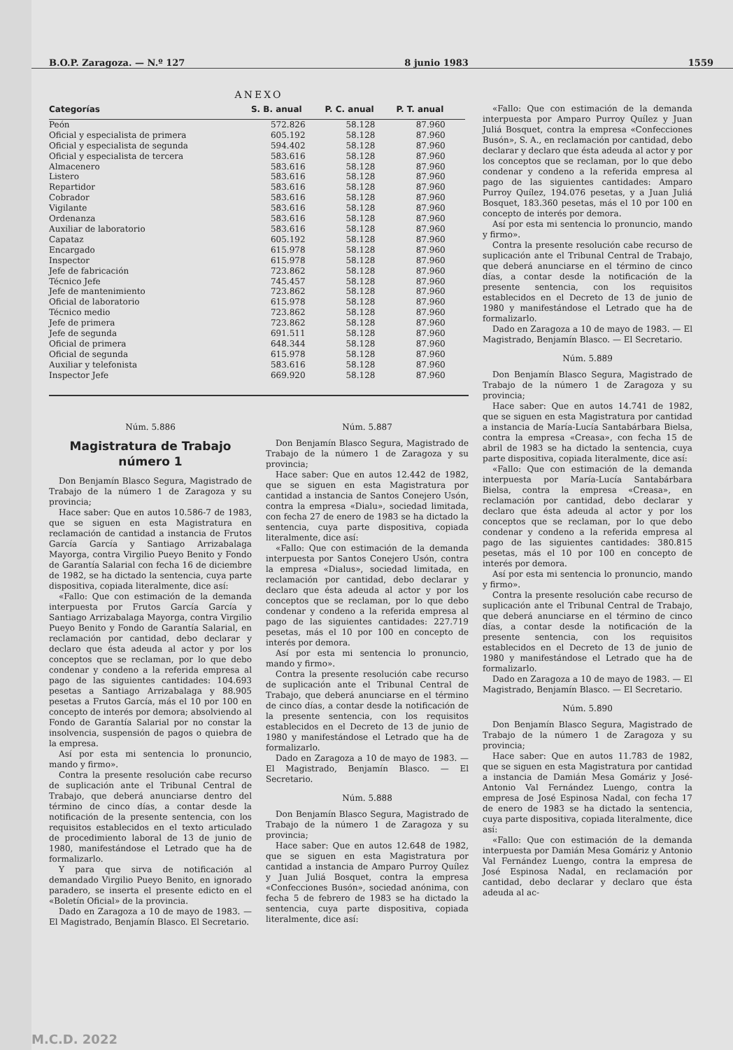B.O.P. Zaragoza. — N.º 127 8 junio 1983 1559
ANEXO
| Categorías | S. B. anual | P. C. anual | P. T. anual |
| --- | --- | --- | --- |
| Peón | 572.826 | 58.128 | 87.960 |
| Oficial y especialista de primera | 605.192 | 58.128 | 87.960 |
| Oficial y especialista de segunda | 594.402 | 58.128 | 87.960 |
| Oficial y especialista de tercera | 583.616 | 58.128 | 87.960 |
| Almacenero | 583.616 | 58.128 | 87.960 |
| Listero | 583.616 | 58.128 | 87.960 |
| Repartidor | 583.616 | 58.128 | 87.960 |
| Cobrador | 583.616 | 58.128 | 87.960 |
| Vigilante | 583.616 | 58.128 | 87.960 |
| Ordenanza | 583.616 | 58.128 | 87.960 |
| Auxiliar de laboratorio | 583.616 | 58.128 | 87.960 |
| Capataz | 605.192 | 58.128 | 87.960 |
| Encargado | 615.978 | 58.128 | 87.960 |
| Inspector | 615.978 | 58.128 | 87.960 |
| Jefe de fabricación | 723.862 | 58.128 | 87.960 |
| Técnico Jefe | 745.457 | 58.128 | 87.960 |
| Jefe de mantenimiento | 723.862 | 58.128 | 87.960 |
| Oficial de laboratorio | 615.978 | 58.128 | 87.960 |
| Técnico medio | 723.862 | 58.128 | 87.960 |
| Jefe de primera | 723.862 | 58.128 | 87.960 |
| Jefe de segunda | 691.511 | 58.128 | 87.960 |
| Oficial de primera | 648.344 | 58.128 | 87.960 |
| Oficial de segunda | 615.978 | 58.128 | 87.960 |
| Auxiliar y telefonista | 583.616 | 58.128 | 87.960 |
| Inspector Jefe | 669.920 | 58.128 | 87.960 |
Núm. 5.886
Magistratura de Trabajo número 1
Don Benjamín Blasco Segura, Magistrado de Trabajo de la número 1 de Zaragoza y su provincia;
Hace saber: Que en autos 10.586-7 de 1983, que se siguen en esta Magistratura en reclamación de cantidad a instancia de Frutos García García y Santiago Arrizabalaga Mayorga, contra Virgilio Pueyo Benito y Fondo de Garantía Salarial con fecha 16 de diciembre de 1982, se ha dictado la sentencia, cuya parte dispositiva, copiada literalmente, dice así:
«Fallo: Que con estimación de la demanda interpuesta por Frutos García García y Santiago Arrizabalaga Mayorga, contra Virgilio Pueyo Benito y Fondo de Garantía Salarial, en reclamación por cantidad, debo declarar y declaro que ésta adeuda al actor y por los conceptos que se reclaman, por lo que debo condenar y condeno a la referida empresa al pago de las siguientes cantidades: 104.693 pesetas a Santiago Arrizabalaga y 88.905 pesetas a Frutos García, más el 10 por 100 en concepto de interés por demora; absolviendo al Fondo de Garantía Salarial por no constar la insolvencia, suspensión de pagos o quiebra de la empresa.
Así por esta mi sentencia lo pronuncio, mando y firmo».
Contra la presente resolución cabe recurso de suplicación ante el Tribunal Central de Trabajo, que deberá anunciarse dentro del término de cinco días, a contar desde la notificación de la presente sentencia, con los requisitos establecidos en el texto articulado de procedimiento laboral de 13 de junio de 1980, manifestándose el Letrado que ha de formalizarlo.
Y para que sirva de notificación al demandado Virgilio Pueyo Benito, en ignorado paradero, se inserta el presente edicto en el «Boletín Oficial» de la provincia.
Dado en Zaragoza a 10 de mayo de 1983. — El Magistrado, Benjamín Blasco. El Secretario.
Núm. 5.887
Don Benjamín Blasco Segura, Magistrado de Trabajo de la número 1 de Zaragoza y su provincia;
Hace saber: Que en autos 12.442 de 1982, que se siguen en esta Magistratura por cantidad a instancia de Santos Conejero Usón, contra la empresa «Dialu», sociedad limitada, con fecha 27 de enero de 1983 se ha dictado la sentencia, cuya parte dispositiva, copiada literalmente, dice así:
«Fallo: Que con estimación de la demanda interpuesta por Santos Conejero Usón, contra la empresa «Dialus», sociedad limitada, en reclamación por cantidad, debo declarar y declaro que ésta adeuda al actor y por los conceptos que se reclaman, por lo que debo condenar y condeno a la referida empresa al pago de las siguientes cantidades: 227.719 pesetas, más el 10 por 100 en concepto de interés por demora.
Así por esta mi sentencia lo pronuncio, mando y firmo».
Contra la presente resolución cabe recurso de suplicación ante el Tribunal Central de Trabajo, que deberá anunciarse en el término de cinco días, a contar desde la notificación de la presente sentencia, con los requisitos establecidos en el Decreto de 13 de junio de 1980 y manifestándose el Letrado que ha de formalizarlo.
Dado en Zaragoza a 10 de mayo de 1983. — El Magistrado, Benjamín Blasco. — El Secretario.
Núm. 5.888
Don Benjamín Blasco Segura, Magistrado de Trabajo de la número 1 de Zaragoza y su provincia;
Hace saber: Que en autos 12.648 de 1982, que se siguen en esta Magistratura por cantidad a instancia de Amparo Purroy Quílez y Juan Juliá Bosquet, contra la empresa «Confecciones Busón», sociedad anónima, con fecha 5 de febrero de 1983 se ha dictado la sentencia, cuya parte dispositiva, copiada literalmente, dice así:
«Fallo: Que con estimación de la demanda interpuesta por Amparo Purroy Quílez y Juan Juliá Bosquet, contra la empresa «Confecciones Busón», S. A., en reclamación por cantidad, debo declarar y declaro que ésta adeuda al actor y por los conceptos que se reclaman, por lo que debo condenar y condeno a la referida empresa al pago de las siguientes cantidades: Amparo Purroy Quílez, 194.076 pesetas, y a Juan Juliá Bosquet, 183.360 pesetas, más el 10 por 100 en concepto de interés por demora.
Así por esta mi sentencia lo pronuncio, mando y firmo».
Contra la presente resolución cabe recurso de suplicación ante el Tribunal Central de Trabajo, que deberá anunciarse en el término de cinco días, a contar desde la notificación de la presente sentencia, con los requisitos establecidos en el Decreto de 13 de junio de 1980 y manifestándose el Letrado que ha de formalizarlo.
Dado en Zaragoza a 10 de mayo de 1983. — El Magistrado, Benjamín Blasco. — El Secretario.
Núm. 5.889
Don Benjamín Blasco Segura, Magistrado de Trabajo de la número 1 de Zaragoza y su provincia;
Hace saber: Que en autos 14.741 de 1982, que se siguen en esta Magistratura por cantidad a instancia de María-Lucía Santabárbara Bielsa, contra la empresa «Creasa», con fecha 15 de abril de 1983 se ha dictado la sentencia, cuya parte dispositiva, copiada literalmente, dice así:
«Fallo: Que con estimación de la demanda interpuesta por María-Lucía Santabárbara Bielsa, contra la empresa «Creasa», en reclamación por cantidad, debo declarar y declaro que ésta adeuda al actor y por los conceptos que se reclaman, por lo que debo condenar y condeno a la referida empresa al pago de las siguientes cantidades: 380.815 pesetas, más el 10 por 100 en concepto de interés por demora.
Así por esta mi sentencia lo pronuncio, mando y firmo».
Contra la presente resolución cabe recurso de suplicación ante el Tribunal Central de Trabajo, que deberá anunciarse en el término de cinco días, a contar desde la notificación de la presente sentencia, con los requisitos establecidos en el Decreto de 13 de junio de 1980 y manifestándose el Letrado que ha de formalizarlo.
Dado en Zaragoza a 10 de mayo de 1983. — El Magistrado, Benjamín Blasco. — El Secretario.
Núm. 5.890
Don Benjamín Blasco Segura, Magistrado de Trabajo de la número 1 de Zaragoza y su provincia;
Hace saber: Que en autos 11.783 de 1982, que se siguen en esta Magistratura por cantidad a instancia de Damián Mesa Gomáriz y José-Antonio Val Fernández Luengo, contra la empresa de José Espinosa Nadal, con fecha 17 de enero de 1983 se ha dictado la sentencia, cuya parte dispositiva, copiada literalmente, dice así:
«Fallo: Que con estimación de la demanda interpuesta por Damián Mesa Gomáriz y Antonio Val Fernández Luengo, contra la empresa de José Espinosa Nadal, en reclamación por cantidad, debo declarar y declaro que ésta adeuda al ac-
M.C.D. 2022